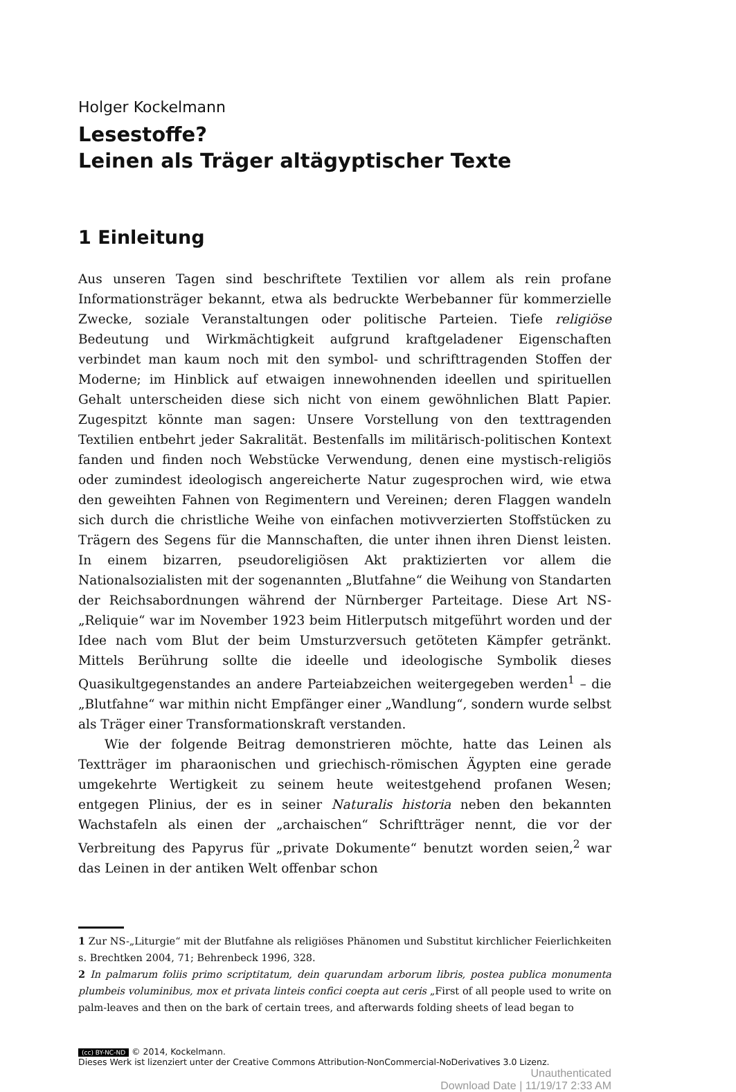Holger Kockelmann
Lesestoffe?
Leinen als Träger altägyptischer Texte
1 Einleitung
Aus unseren Tagen sind beschriftete Textilien vor allem als rein profane Informationsträger bekannt, etwa als bedruckte Werbebanner für kommerzielle Zwecke, soziale Veranstaltungen oder politische Parteien. Tiefe religiöse Bedeutung und Wirkmächtigkeit aufgrund kraftgeladener Eigenschaften verbindet man kaum noch mit den symbol- und schrifttragenden Stoffen der Moderne; im Hinblick auf etwaigen innewohnenden ideellen und spirituellen Gehalt unterscheiden diese sich nicht von einem gewöhnlichen Blatt Papier. Zugespitzt könnte man sagen: Unsere Vorstellung von den texttragenden Textilien entbehrt jeder Sakralität. Bestenfalls im militärisch-politischen Kontext fanden und finden noch Webstücke Verwendung, denen eine mystisch-religiös oder zumindest ideologisch angereicherte Natur zugesprochen wird, wie etwa den geweihten Fahnen von Regimentern und Vereinen; deren Flaggen wandeln sich durch die christliche Weihe von einfachen motivverzierten Stoffstücken zu Trägern des Segens für die Mannschaften, die unter ihnen ihren Dienst leisten. In einem bizarren, pseudoreligiösen Akt praktizierten vor allem die Nationalsozialisten mit der sogenannten „Blutfahne“ die Weihung von Standarten der Reichsabordnungen während der Nürnberger Parteitage. Diese Art NS-„Reliquie“ war im November 1923 beim Hitlerputsch mitgeführt worden und der Idee nach vom Blut der beim Umsturzversuch getöteten Kämpfer getränkt. Mittels Berührung sollte die ideelle und ideologische Symbolik dieses Quasikultgegenstandes an andere Parteiabzeichen weitergegeben werden<sup>1</sup> – die „Blutfahne“ war mithin nicht Empfänger einer „Wandlung“, sondern wurde selbst als Träger einer Transformationskraft verstanden.
Wie der folgende Beitrag demonstrieren möchte, hatte das Leinen als Textträger im pharaonischen und griechisch-römischen Ägypten eine gerade umgekehrte Wertigkeit zu seinem heute weitestgehend profanen Wesen; entgegen Plinius, der es in seiner Naturalis historia neben den bekannten Wachstafeln als einen der „archaischen“ Schriftträger nennt, die vor der Verbreitung des Papyrus für „private Dokumente“ benutzt worden seien,<sup>2</sup> war das Leinen in der antiken Welt offenbar schon
1 Zur NS-„Liturgie“ mit der Blutfahne als religiöses Phänomen und Substitut kirchlicher Feierlichkeiten s. Brechtken 2004, 71; Behrenbeck 1996, 328.
2 In palmarum foliis primo scriptitatum, dein quarundam arborum libris, postea publica monumenta plumbeis voluminibus, mox et privata linteis confici coepta aut ceris „First of all people used to write on palm-leaves and then on the bark of certain trees, and afterwards folding sheets of lead began to
(cc) BY-NC-ND © 2014, Kockelmann.
Dieses Werk ist lizenziert unter der Creative Commons Attribution-NonCommercial-NoDerivatives 3.0 Lizenz.
Unauthenticated
Download Date | 11/19/17 2:33 AM